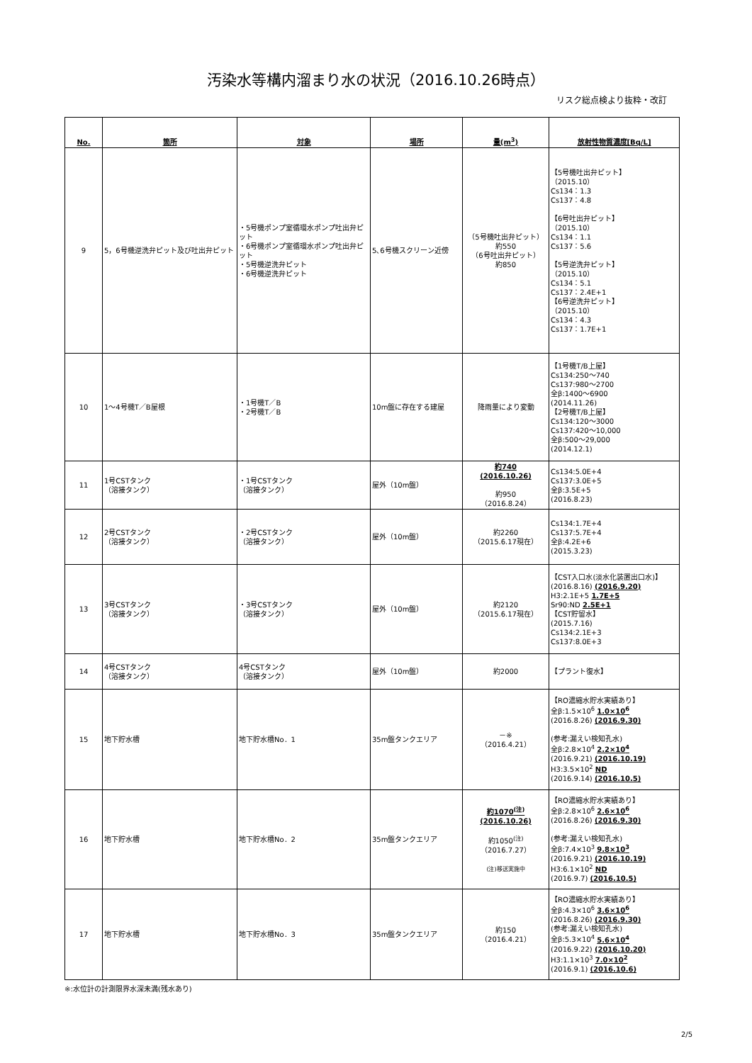汚染水等構内溜まり水の状況（2016.10.26時点）
リスク総点検より抜粋・改訂
| No. | 箇所 | 対象 | 場所 | 量(m<sup>3</sup>) | 放射性物質濃度[Bq/L] |
| --- | --- | --- | --- | --- | --- |
| 9 | 5，6号機逆洗弁ピット及び吐出弁ピット | ・5号機ポンプ室循環水ポンプ吐出弁ピット ・6号機ポンプ室循環水ポンプ吐出弁ピット ・5号機逆洗弁ピット ・6号機逆洗弁ピット | 5､6号機スクリーン近傍 | （5号機吐出弁ピット） 約550 （6号吐出弁ピット） 約850 | 【5号機吐出弁ピット】 （2015.10） Cs134：1.3 Cs137：4.8 【6号吐出弁ピット】 （2015.10） Cs134：1.1 Cs137：5.6 【5号逆洗弁ピット】 （2015.10） Cs134：5.1 Cs137：2.4E+1 【6号逆洗弁ピット】 （2015.10） Cs134：4.3 Cs137：1.7E+1 |
| 10 | 1～4号機T／B屋根 | ・1号機T／B ・2号機T／B | 10m盤に存在する建屋 | 降雨量により変動 | 【1号機T/B上屋】 Cs134:250～740 Cs137:980～2700 全β:1400～6900 (2014.11.26) 【2号機T/B上屋】 Cs134:120～3000 Cs137:420～10,000 全β:500～29,000 (2014.12.1) |
| 11 | 1号CSTタンク （溶接タンク） | ・1号CSTタンク （溶接タンク） | 屋外（10m盤） | 約740 (2016.10.26) 約950 （2016.8.24） | Cs134:5.0E+4 Cs137:3.0E+5 全β:3.5E+5 (2016.8.23) |
| 12 | 2号CSTタンク （溶接タンク） | ・2号CSTタンク （溶接タンク） | 屋外（10m盤） | 約2260 （2015.6.17現在） | Cs134:1.7E+4 Cs137:5.7E+4 全β:4.2E+6 (2015.3.23) |
| 13 | 3号CSTタンク （溶接タンク） | ・3号CSTタンク （溶接タンク） | 屋外（10m盤） | 約2120 （2015.6.17現在） | 【CST入口水(淡水化装置出口水)】 (2016.8.16) (2016.9.20) H3:2.1E+5 1.7E+5 Sr90:ND 2.5E+1 【CST貯留水】 (2015.7.16) Cs134:2.1E+3 Cs137:8.0E+3 |
| 14 | 4号CSTタンク （溶接タンク） | 4号CSTタンク （溶接タンク） | 屋外（10m盤） | 約2000 | 【プラント復水】 |
| 15 | 地下貯水槽 | 地下貯水槽No．1 | 35m盤タンクエリア | －※ （2016.4.21） | 【RO濃縮水貯水実績あり】 全β:1.5×10<sup>6</sup> 1.0×10<sup>6</sup> (2016.8.26) (2016.9.30) (参考:漏えい検知孔水) 全β:2.8×10<sup>4</sup> 2.2×10<sup>4</sup> (2016.9.21) (2016.10.19) H3:3.5×10<sup>2</sup> ND (2016.9.14) (2016.10.5) |
| 16 | 地下貯水槽 | 地下貯水槽No．2 | 35m盤タンクエリア | 約1070<sup>(注)</sup> (2016.10.26) 約1050<sup>(注)</sup> （2016.7.27） (注)移送実施中 | 【RO濃縮水貯水実績あり】 全β:2.8×10<sup>6</sup> 2.6×10<sup>6</sup> (2016.8.26) (2016.9.30) (参考:漏えい検知孔水) 全β:7.4×10<sup>3</sup> 9.8×10<sup>3</sup> (2016.9.21) (2016.10.19) H3:6.1×10<sup>2</sup> ND (2016.9.7) (2016.10.5) |
| 17 | 地下貯水槽 | 地下貯水槽No．3 | 35m盤タンクエリア | 約150 （2016.4.21） | 【RO濃縮水貯水実績あり】 全β:4.3×10<sup>6</sup> 3.6×10<sup>6</sup> (2016.8.26) (2016.9.30) (参考:漏えい検知孔水) 全β:5.3×10<sup>4</sup> 5.6×10<sup>4</sup> (2016.9.22) (2016.10.20) H3:1.1×10<sup>3</sup> 7.0×10<sup>2</sup> (2016.9.1) (2016.10.6) |
※:水位計の計測限界水深未満(残水あり)
2/5